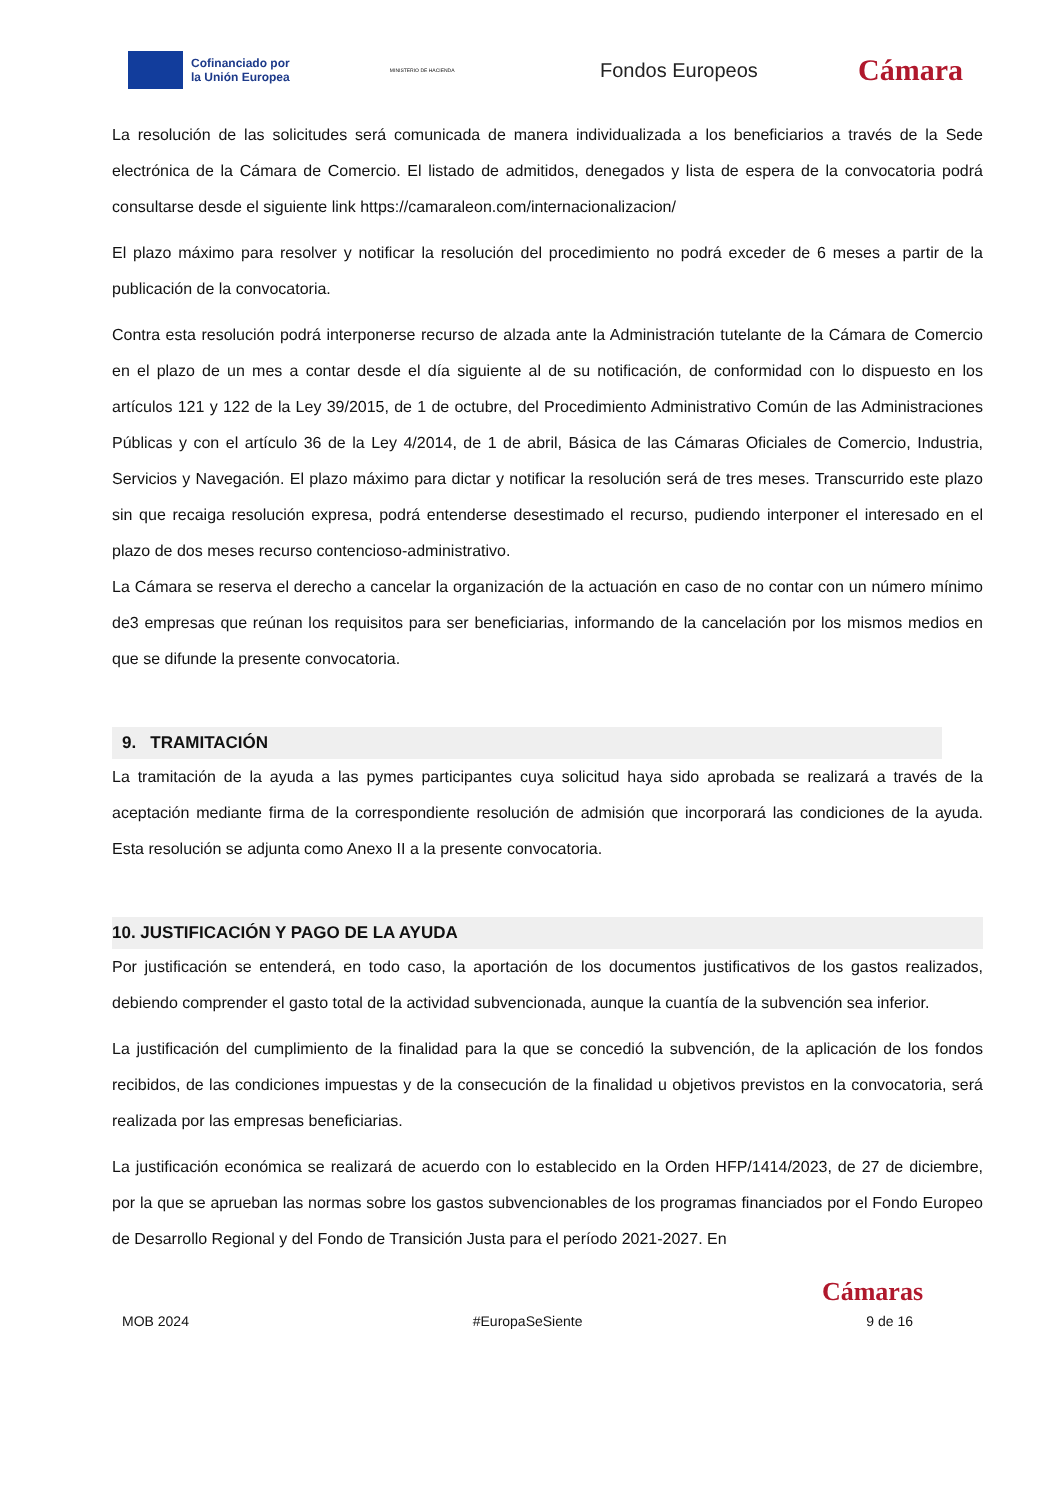Cofinanciado por
la Unión Europea
MINISTERIO DE HACIENDA
Fondos Europeos
Cámara
La resolución de las solicitudes será comunicada de manera individualizada a los beneficiarios a través de la Sede electrónica de la Cámara de Comercio. El listado de admitidos, denegados y lista de espera de la convocatoria podrá consultarse desde el siguiente link https://camaraleon.com/internacionalizacion/
El plazo máximo para resolver y notificar la resolución del procedimiento no podrá exceder de 6 meses a partir de la publicación de la convocatoria.
Contra esta resolución podrá interponerse recurso de alzada ante la Administración tutelante de la Cámara de Comercio en el plazo de un mes a contar desde el día siguiente al de su notificación, de conformidad con lo dispuesto en los artículos 121 y 122 de la Ley 39/2015, de 1 de octubre, del Procedimiento Administrativo Común de las Administraciones Públicas y con el artículo 36 de la Ley 4/2014, de 1 de abril, Básica de las Cámaras Oficiales de Comercio, Industria, Servicios y Navegación. El plazo máximo para dictar y notificar la resolución será de tres meses. Transcurrido este plazo sin que recaiga resolución expresa, podrá entenderse desestimado el recurso, pudiendo interponer el interesado en el plazo de dos meses recurso contencioso-administrativo.
La Cámara se reserva el derecho a cancelar la organización de la actuación en caso de no contar con un número mínimo de3 empresas que reúnan los requisitos para ser beneficiarias, informando de la cancelación por los mismos medios en que se difunde la presente convocatoria.
9. TRAMITACIÓN
La tramitación de la ayuda a las pymes participantes cuya solicitud haya sido aprobada se realizará a través de la aceptación mediante firma de la correspondiente resolución de admisión que incorporará las condiciones de la ayuda. Esta resolución se adjunta como Anexo II a la presente convocatoria.
10. JUSTIFICACIÓN Y PAGO DE LA AYUDA
Por justificación se entenderá, en todo caso, la aportación de los documentos justificativos de los gastos realizados, debiendo comprender el gasto total de la actividad subvencionada, aunque la cuantía de la subvención sea inferior.
La justificación del cumplimiento de la finalidad para la que se concedió la subvención, de la aplicación de los fondos recibidos, de las condiciones impuestas y de la consecución de la finalidad u objetivos previstos en la convocatoria, será realizada por las empresas beneficiarias.
La justificación económica se realizará de acuerdo con lo establecido en la Orden HFP/1414/2023, de 27 de diciembre, por la que se aprueban las normas sobre los gastos subvencionables de los programas financiados por el Fondo Europeo de Desarrollo Regional y del Fondo de Transición Justa para el período 2021-2027. En
Cámaras
MOB 2024 #EuropaSeSiente 9 de 16